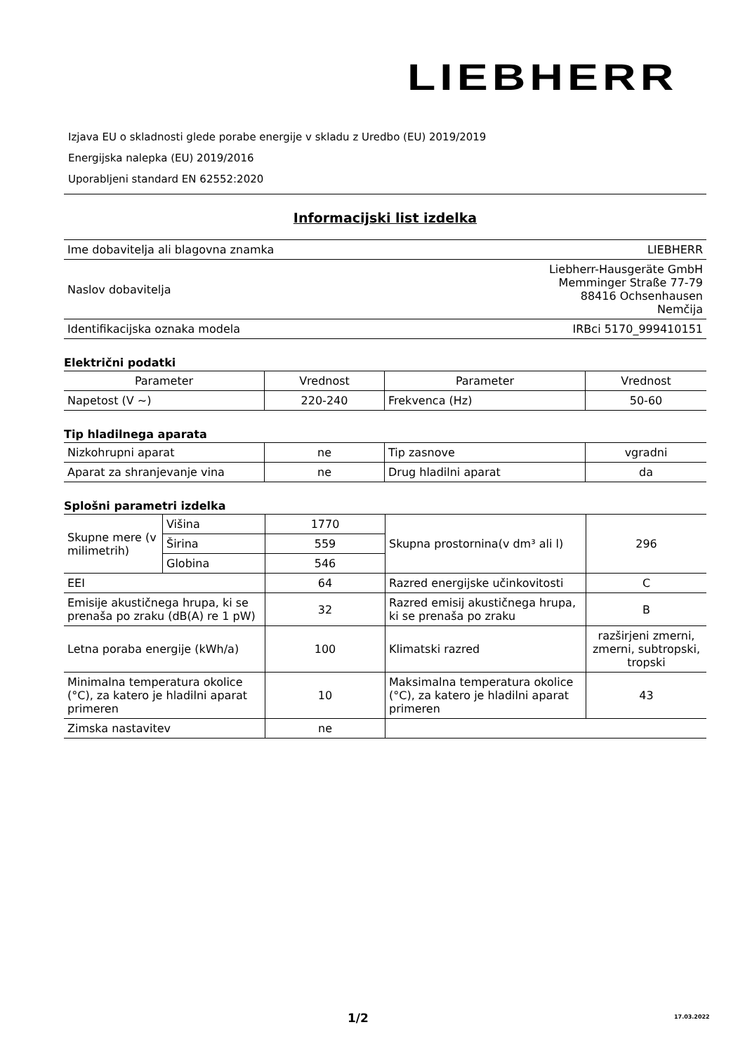LIEBHERR
Izjava EU o skladnosti glede porabe energije v skladu z Uredbo (EU) 2019/2019
Energijska nalepka (EU) 2019/2016
Uporabljeni standard EN 62552:2020
Informacijski list izdelka
| Ime dobavitelja ali blagovna znamka | LIEBHERR |
| Naslov dobavitelja | Liebherr-Hausgeräte GmbH Memminger Straße 77-79 88416 Ochsenhausen Nemčija |
| Identifikacijska oznaka modela | IRBci 5170_999410151 |
Električni podatki
| Parameter | Vrednost | Parameter | Vrednost |
| --- | --- | --- | --- |
| Napetost (V ~) | 220-240 | Frekvenca (Hz) | 50-60 |
Tip hladilnega aparata
| Nizkohrupni aparat | ne | Tip zasnove | vgradni |
| Aparat za shranjevanje vina | ne | Drug hladilni aparat | da |
Splošni parametri izdelka
| Skupne mere (v milimetrih) | Višina | 1770 | Skupna prostornina(v dm³ ali l) | 296 |
| | Širina | 559 | | |
| | Globina | 546 | | |
| EEI | | 64 | Razred energijske učinkovitosti | C |
| Emisije akustičnega hrupa, ki se prenaša po zraku (dB(A) re 1 pW) | | 32 | Razred emisij akustičnega hrupa, ki se prenaša po zraku | B |
| Letna poraba energije (kWh/a) | | 100 | Klimatski razred | razširjeni zmerni, zmerni, subtropski, tropski |
| Minimalna temperatura okolice (°C), za katero je hladilni aparat primeren | | 10 | Maksimalna temperatura okolice (°C), za katero je hladilni aparat primeren | 43 |
| Zimska nastavitev | | ne | | |
1/2 17.03.2022